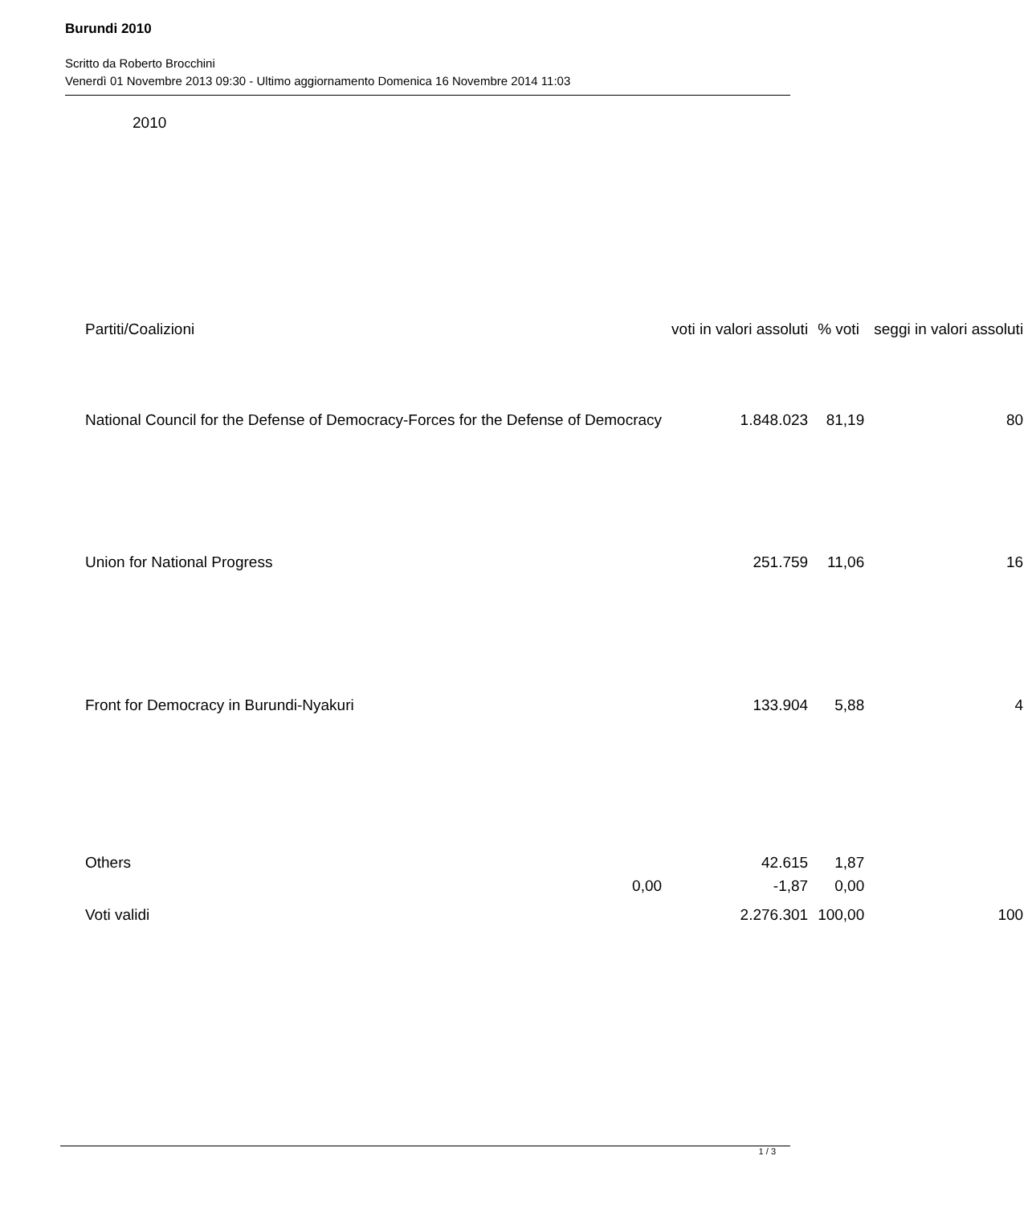Burundi 2010
Scritto da Roberto Brocchini
Venerdì 01 Novembre 2013 09:30 - Ultimo aggiornamento Domenica 16 Novembre 2014 11:03
2010
| Partiti/Coalizioni | voti in valori assoluti | % voti | seggi in valori assoluti |
| --- | --- | --- | --- |
| National Council for the Defense of Democracy-Forces for the Defense of Democracy | 1.848.023 | 81,19 | 80 |
| Union for National Progress | 251.759 | 11,06 | 16 |
| Front for Democracy in Burundi-Nyakuri | 133.904 | 5,88 | 4 |
| Others | 42.615 | 1,87 | |
| 0,00 | -1,87 | 0,00 | |
| Voti validi | 2.276.301 | 100,00 | 100 |
1 / 3